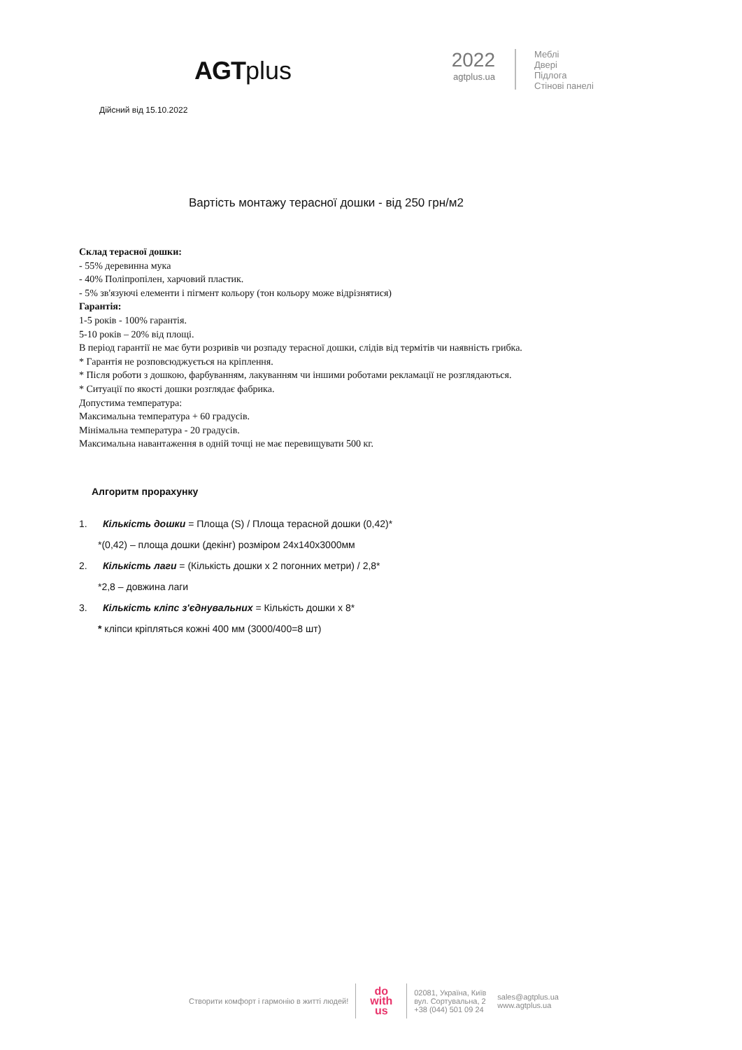AGTplus
2022
agtplus.ua
Меблі
Двері
Підлога
Стінові панелі
Дійсний від 15.10.2022
Вартість монтажу терасної дошки - від 250 грн/м2
Склад терасної дошки:
- 55% деревинна мука
- 40% Поліпропілен, харчовий пластик.
- 5% зв'язуючі елементи і пігмент кольору (тон кольору може відрізнятися)
Гарантія:
1-5 років - 100% гарантія.
5-10 років – 20% від площі.
В період гарантії не має бути розривів чи розпаду терасної дошки, слідів від термітів чи наявність грибка.
* Гарантія не розповсюджується на кріплення.
* Після роботи з дошкою, фарбуванням, лакуванням чи іншими роботами рекламації не розглядаються.
* Ситуації по якості дошки розглядає фабрика.
Допустима температура:
Максимальна температура + 60 градусів.
Мінімальна температура - 20 градусів.
Максимальна навантаження в одній точці не має перевищувати 500 кг.
Алгоритм прорахунку
1. Кількість дошки = Площа (S) / Площа терасной дошки (0,42)*
*(0,42) – площа дошки (декінг) розміром 24х140х3000мм
2. Кількість лаги = (Кількість дошки х 2 погонних метри) / 2,8*
*2,8 – довжина лаги
3. Кількість кліпс з'єднувальних = Кількість дошки х 8*
* кліпси кріпляться кожні 400 мм (3000/400=8 шт)
Створити комфорт і гармонію в житті людей!
do
with
us
02081, Україна, Київ
вул. Сортувальна, 2
+38 (044) 501 09 24
sales@agtplus.ua
www.agtplus.ua